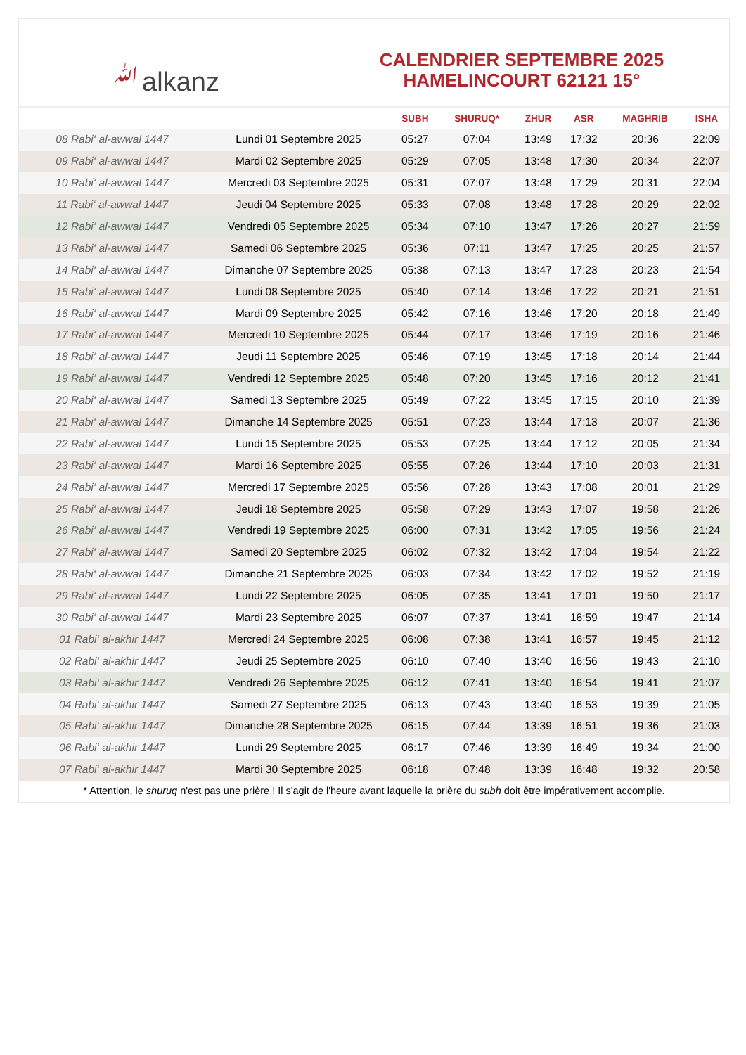ﷲalkanz
CALENDRIER SEPTEMBRE 2025
HAMELINCOURT 62121 15°
| | | SUBH | SHURUQ* | ZHUR | ASR | MAGHRIB | ISHA |
| --- | --- | --- | --- | --- | --- | --- | --- |
| 08 Rabi‘ al-awwal 1447 | Lundi 01 Septembre 2025 | 05:27 | 07:04 | 13:49 | 17:32 | 20:36 | 22:09 |
| 09 Rabi‘ al-awwal 1447 | Mardi 02 Septembre 2025 | 05:29 | 07:05 | 13:48 | 17:30 | 20:34 | 22:07 |
| 10 Rabi‘ al-awwal 1447 | Mercredi 03 Septembre 2025 | 05:31 | 07:07 | 13:48 | 17:29 | 20:31 | 22:04 |
| 11 Rabi‘ al-awwal 1447 | Jeudi 04 Septembre 2025 | 05:33 | 07:08 | 13:48 | 17:28 | 20:29 | 22:02 |
| 12 Rabi‘ al-awwal 1447 | Vendredi 05 Septembre 2025 | 05:34 | 07:10 | 13:47 | 17:26 | 20:27 | 21:59 |
| 13 Rabi‘ al-awwal 1447 | Samedi 06 Septembre 2025 | 05:36 | 07:11 | 13:47 | 17:25 | 20:25 | 21:57 |
| 14 Rabi‘ al-awwal 1447 | Dimanche 07 Septembre 2025 | 05:38 | 07:13 | 13:47 | 17:23 | 20:23 | 21:54 |
| 15 Rabi‘ al-awwal 1447 | Lundi 08 Septembre 2025 | 05:40 | 07:14 | 13:46 | 17:22 | 20:21 | 21:51 |
| 16 Rabi‘ al-awwal 1447 | Mardi 09 Septembre 2025 | 05:42 | 07:16 | 13:46 | 17:20 | 20:18 | 21:49 |
| 17 Rabi‘ al-awwal 1447 | Mercredi 10 Septembre 2025 | 05:44 | 07:17 | 13:46 | 17:19 | 20:16 | 21:46 |
| 18 Rabi‘ al-awwal 1447 | Jeudi 11 Septembre 2025 | 05:46 | 07:19 | 13:45 | 17:18 | 20:14 | 21:44 |
| 19 Rabi‘ al-awwal 1447 | Vendredi 12 Septembre 2025 | 05:48 | 07:20 | 13:45 | 17:16 | 20:12 | 21:41 |
| 20 Rabi‘ al-awwal 1447 | Samedi 13 Septembre 2025 | 05:49 | 07:22 | 13:45 | 17:15 | 20:10 | 21:39 |
| 21 Rabi‘ al-awwal 1447 | Dimanche 14 Septembre 2025 | 05:51 | 07:23 | 13:44 | 17:13 | 20:07 | 21:36 |
| 22 Rabi‘ al-awwal 1447 | Lundi 15 Septembre 2025 | 05:53 | 07:25 | 13:44 | 17:12 | 20:05 | 21:34 |
| 23 Rabi‘ al-awwal 1447 | Mardi 16 Septembre 2025 | 05:55 | 07:26 | 13:44 | 17:10 | 20:03 | 21:31 |
| 24 Rabi‘ al-awwal 1447 | Mercredi 17 Septembre 2025 | 05:56 | 07:28 | 13:43 | 17:08 | 20:01 | 21:29 |
| 25 Rabi‘ al-awwal 1447 | Jeudi 18 Septembre 2025 | 05:58 | 07:29 | 13:43 | 17:07 | 19:58 | 21:26 |
| 26 Rabi‘ al-awwal 1447 | Vendredi 19 Septembre 2025 | 06:00 | 07:31 | 13:42 | 17:05 | 19:56 | 21:24 |
| 27 Rabi‘ al-awwal 1447 | Samedi 20 Septembre 2025 | 06:02 | 07:32 | 13:42 | 17:04 | 19:54 | 21:22 |
| 28 Rabi‘ al-awwal 1447 | Dimanche 21 Septembre 2025 | 06:03 | 07:34 | 13:42 | 17:02 | 19:52 | 21:19 |
| 29 Rabi‘ al-awwal 1447 | Lundi 22 Septembre 2025 | 06:05 | 07:35 | 13:41 | 17:01 | 19:50 | 21:17 |
| 30 Rabi‘ al-awwal 1447 | Mardi 23 Septembre 2025 | 06:07 | 07:37 | 13:41 | 16:59 | 19:47 | 21:14 |
| 01 Rabi‘ al-akhir 1447 | Mercredi 24 Septembre 2025 | 06:08 | 07:38 | 13:41 | 16:57 | 19:45 | 21:12 |
| 02 Rabi‘ al-akhir 1447 | Jeudi 25 Septembre 2025 | 06:10 | 07:40 | 13:40 | 16:56 | 19:43 | 21:10 |
| 03 Rabi‘ al-akhir 1447 | Vendredi 26 Septembre 2025 | 06:12 | 07:41 | 13:40 | 16:54 | 19:41 | 21:07 |
| 04 Rabi‘ al-akhir 1447 | Samedi 27 Septembre 2025 | 06:13 | 07:43 | 13:40 | 16:53 | 19:39 | 21:05 |
| 05 Rabi‘ al-akhir 1447 | Dimanche 28 Septembre 2025 | 06:15 | 07:44 | 13:39 | 16:51 | 19:36 | 21:03 |
| 06 Rabi‘ al-akhir 1447 | Lundi 29 Septembre 2025 | 06:17 | 07:46 | 13:39 | 16:49 | 19:34 | 21:00 |
| 07 Rabi‘ al-akhir 1447 | Mardi 30 Septembre 2025 | 06:18 | 07:48 | 13:39 | 16:48 | 19:32 | 20:58 |
* Attention, le shuruq n'est pas une prière ! Il s'agit de l'heure avant laquelle la prière du subh doit être impérativement accomplie.